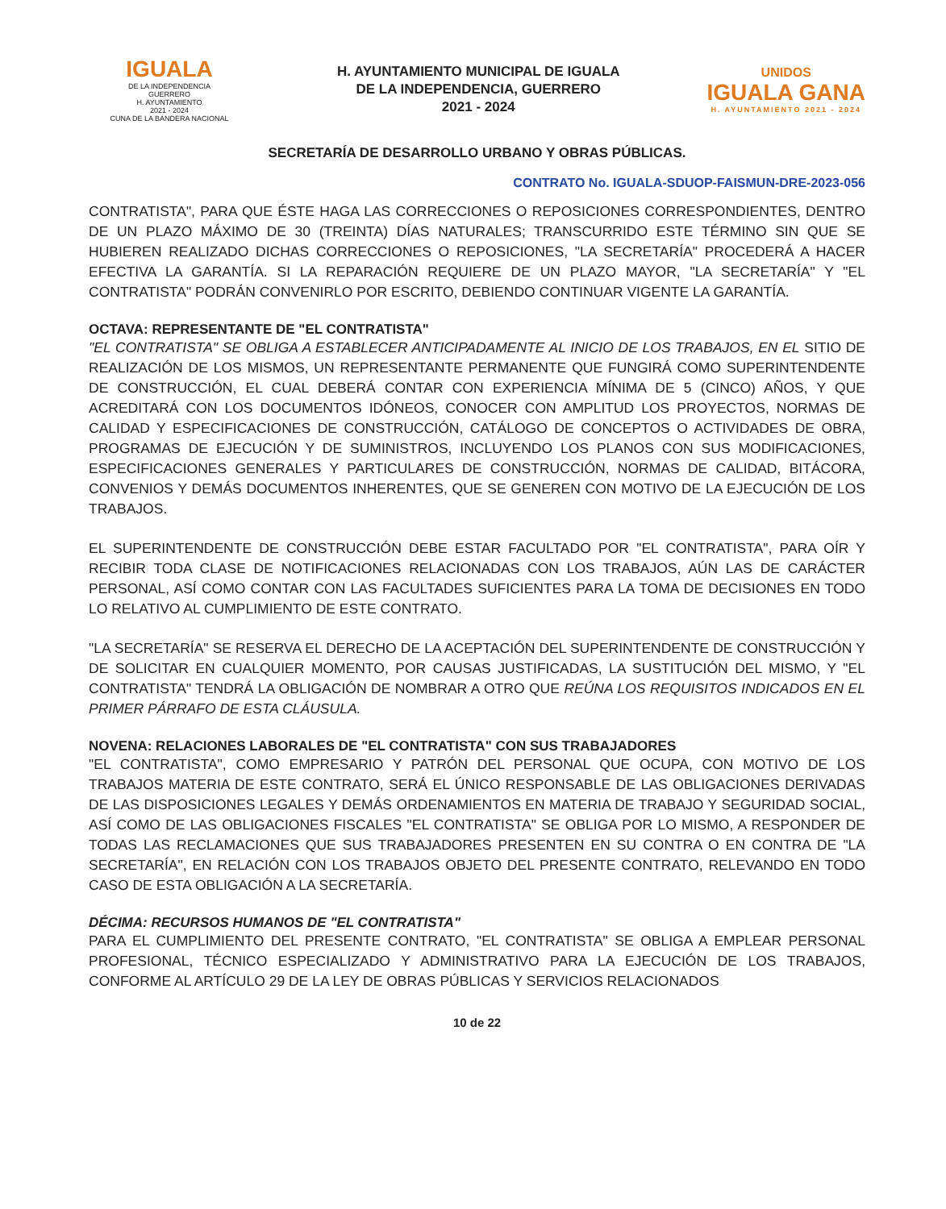IGUALA
DE LA INDEPENDENCIA
GUERRERO
H. AYUNTAMIENTO
2021 - 2024
CUNA DE LA BANDERA NACIONAL
H. AYUNTAMIENTO MUNICIPAL DE IGUALA
DE LA INDEPENDENCIA, GUERRERO
2021 - 2024
UNIDOS
IGUALA GANA
H. AYUNTAMIENTO 2021 - 2024
SECRETARÍA DE DESARROLLO URBANO Y OBRAS PÚBLICAS.
CONTRATO No. IGUALA-SDUOP-FAISMUN-DRE-2023-056
CONTRATISTA", PARA QUE ÉSTE HAGA LAS CORRECCIONES O REPOSICIONES CORRESPONDIENTES, DENTRO DE UN PLAZO MÁXIMO DE 30 (TREINTA) DÍAS NATURALES; TRANSCURRIDO ESTE TÉRMINO SIN QUE SE HUBIEREN REALIZADO DICHAS CORRECCIONES O REPOSICIONES, "LA SECRETARÍA" PROCEDERÁ A HACER EFECTIVA LA GARANTÍA. SI LA REPARACIÓN REQUIERE DE UN PLAZO MAYOR, "LA SECRETARÍA" Y "EL CONTRATISTA" PODRÁN CONVENIRLO POR ESCRITO, DEBIENDO CONTINUAR VIGENTE LA GARANTÍA.
OCTAVA: REPRESENTANTE DE "EL CONTRATISTA"
"EL CONTRATISTA" SE OBLIGA A ESTABLECER ANTICIPADAMENTE AL INICIO DE LOS TRABAJOS, EN EL SITIO DE REALIZACIÓN DE LOS MISMOS, UN REPRESENTANTE PERMANENTE QUE FUNGIRÁ COMO SUPERINTENDENTE DE CONSTRUCCIÓN, EL CUAL DEBERÁ CONTAR CON EXPERIENCIA MÍNIMA DE 5 (CINCO) AÑOS, Y QUE ACREDITARÁ CON LOS DOCUMENTOS IDÓNEOS, CONOCER CON AMPLITUD LOS PROYECTOS, NORMAS DE CALIDAD Y ESPECIFICACIONES DE CONSTRUCCIÓN, CATÁLOGO DE CONCEPTOS O ACTIVIDADES DE OBRA, PROGRAMAS DE EJECUCIÓN Y DE SUMINISTROS, INCLUYENDO LOS PLANOS CON SUS MODIFICACIONES, ESPECIFICACIONES GENERALES Y PARTICULARES DE CONSTRUCCIÓN, NORMAS DE CALIDAD, BITÁCORA, CONVENIOS Y DEMÁS DOCUMENTOS INHERENTES, QUE SE GENEREN CON MOTIVO DE LA EJECUCIÓN DE LOS TRABAJOS.
EL SUPERINTENDENTE DE CONSTRUCCIÓN DEBE ESTAR FACULTADO POR "EL CONTRATISTA", PARA OÍR Y RECIBIR TODA CLASE DE NOTIFICACIONES RELACIONADAS CON LOS TRABAJOS, AÚN LAS DE CARÁCTER PERSONAL, ASÍ COMO CONTAR CON LAS FACULTADES SUFICIENTES PARA LA TOMA DE DECISIONES EN TODO LO RELATIVO AL CUMPLIMIENTO DE ESTE CONTRATO.
"LA SECRETARÍA" SE RESERVA EL DERECHO DE LA ACEPTACIÓN DEL SUPERINTENDENTE DE CONSTRUCCIÓN Y DE SOLICITAR EN CUALQUIER MOMENTO, POR CAUSAS JUSTIFICADAS, LA SUSTITUCIÓN DEL MISMO, Y "EL CONTRATISTA" TENDRÁ LA OBLIGACIÓN DE NOMBRAR A OTRO QUE REÚNA LOS REQUISITOS INDICADOS EN EL PRIMER PÁRRAFO DE ESTA CLÁUSULA.
NOVENA: RELACIONES LABORALES DE "EL CONTRATISTA" CON SUS TRABAJADORES
"EL CONTRATISTA", COMO EMPRESARIO Y PATRÓN DEL PERSONAL QUE OCUPA, CON MOTIVO DE LOS TRABAJOS MATERIA DE ESTE CONTRATO, SERÁ EL ÚNICO RESPONSABLE DE LAS OBLIGACIONES DERIVADAS DE LAS DISPOSICIONES LEGALES Y DEMÁS ORDENAMIENTOS EN MATERIA DE TRABAJO Y SEGURIDAD SOCIAL, ASÍ COMO DE LAS OBLIGACIONES FISCALES "EL CONTRATISTA" SE OBLIGA POR LO MISMO, A RESPONDER DE TODAS LAS RECLAMACIONES QUE SUS TRABAJADORES PRESENTEN EN SU CONTRA O EN CONTRA DE "LA SECRETARÍA", EN RELACIÓN CON LOS TRABAJOS OBJETO DEL PRESENTE CONTRATO, RELEVANDO EN TODO CASO DE ESTA OBLIGACIÓN A LA SECRETARÍA.
DÉCIMA: RECURSOS HUMANOS DE "EL CONTRATISTA"
PARA EL CUMPLIMIENTO DEL PRESENTE CONTRATO, "EL CONTRATISTA" SE OBLIGA A EMPLEAR PERSONAL PROFESIONAL, TÉCNICO ESPECIALIZADO Y ADMINISTRATIVO PARA LA EJECUCIÓN DE LOS TRABAJOS, CONFORME AL ARTÍCULO 29 DE LA LEY DE OBRAS PÚBLICAS Y SERVICIOS RELACIONADOS
10 de 22